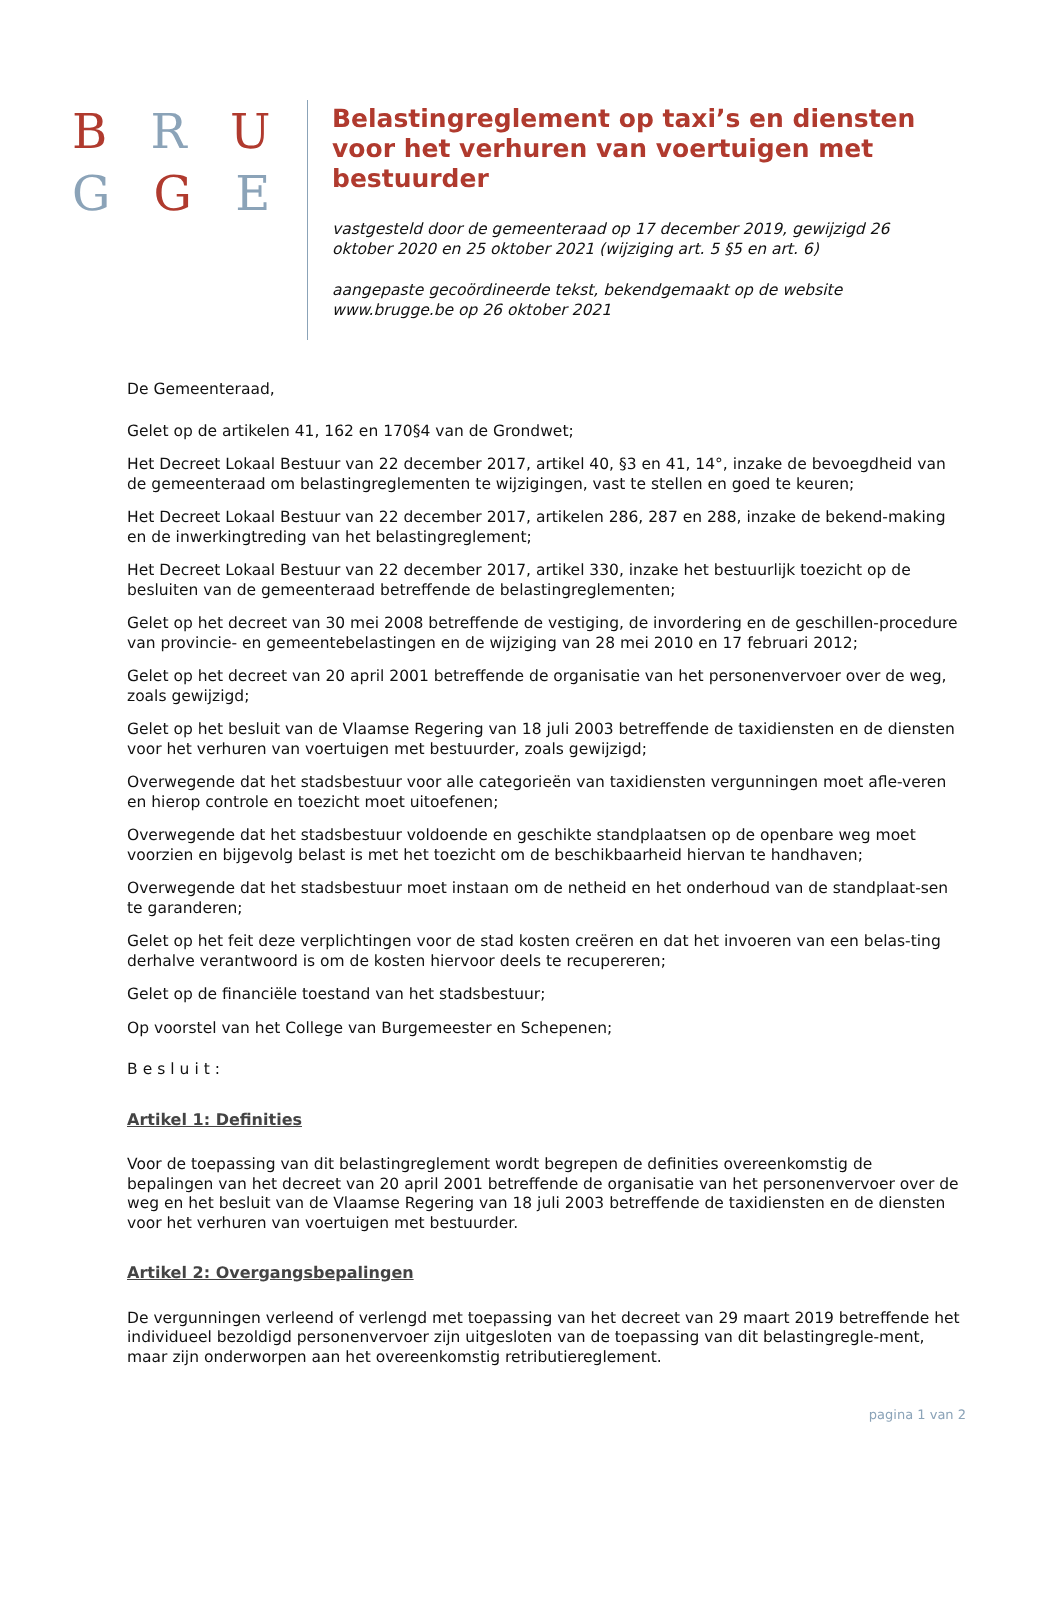B R U
G G E
Belastingreglement op taxi’s en diensten voor het verhuren van voertuigen met bestuurder
vastgesteld door de gemeenteraad op 17 december 2019, gewijzigd 26 oktober 2020 en 25 oktober 2021 (wijziging art. 5 §5 en art. 6)
aangepaste gecoördineerde tekst, bekendgemaakt op de website www.brugge.be op 26 oktober 2021
De Gemeenteraad,
Gelet op de artikelen 41, 162 en 170§4 van de Grondwet;
Het Decreet Lokaal Bestuur van 22 december 2017, artikel 40, §3 en 41, 14°, inzake de bevoegdheid van de gemeenteraad om belastingreglementen te wijzigingen, vast te stellen en goed te keuren;
Het Decreet Lokaal Bestuur van 22 december 2017, artikelen 286, 287 en 288, inzake de bekend-making en de inwerkingtreding van het belastingreglement;
Het Decreet Lokaal Bestuur van 22 december 2017, artikel 330, inzake het bestuurlijk toezicht op de besluiten van de gemeenteraad betreffende de belastingreglementen;
Gelet op het decreet van 30 mei 2008 betreffende de vestiging, de invordering en de geschillen-procedure van provincie- en gemeentebelastingen en de wijziging van 28 mei 2010 en 17 februari 2012;
Gelet op het decreet van 20 april 2001 betreffende de organisatie van het personenvervoer over de weg, zoals gewijzigd;
Gelet op het besluit van de Vlaamse Regering van 18 juli 2003 betreffende de taxidiensten en de diensten voor het verhuren van voertuigen met bestuurder, zoals gewijzigd;
Overwegende dat het stadsbestuur voor alle categorieën van taxidiensten vergunningen moet afle-veren en hierop controle en toezicht moet uitoefenen;
Overwegende dat het stadsbestuur voldoende en geschikte standplaatsen op de openbare weg moet voorzien en bijgevolg belast is met het toezicht om de beschikbaarheid hiervan te handhaven;
Overwegende dat het stadsbestuur moet instaan om de netheid en het onderhoud van de standplaat-sen te garanderen;
Gelet op het feit deze verplichtingen voor de stad kosten creëren en dat het invoeren van een belas-ting derhalve verantwoord is om de kosten hiervoor deels te recupereren;
Gelet op de financiële toestand van het stadsbestuur;
Op voorstel van het College van Burgemeester en Schepenen;
Besluit:
Artikel 1: Definities
Voor de toepassing van dit belastingreglement wordt begrepen de definities overeenkomstig de bepalingen van het decreet van 20 april 2001 betreffende de organisatie van het personenvervoer over de weg en het besluit van de Vlaamse Regering van 18 juli 2003 betreffende de taxidiensten en de diensten voor het verhuren van voertuigen met bestuurder.
Artikel 2: Overgangsbepalingen
De vergunningen verleend of verlengd met toepassing van het decreet van 29 maart 2019 betreffende het individueel bezoldigd personenvervoer zijn uitgesloten van de toepassing van dit belastingregle-ment, maar zijn onderworpen aan het overeenkomstig retributiereglement.
pagina 1 van 2